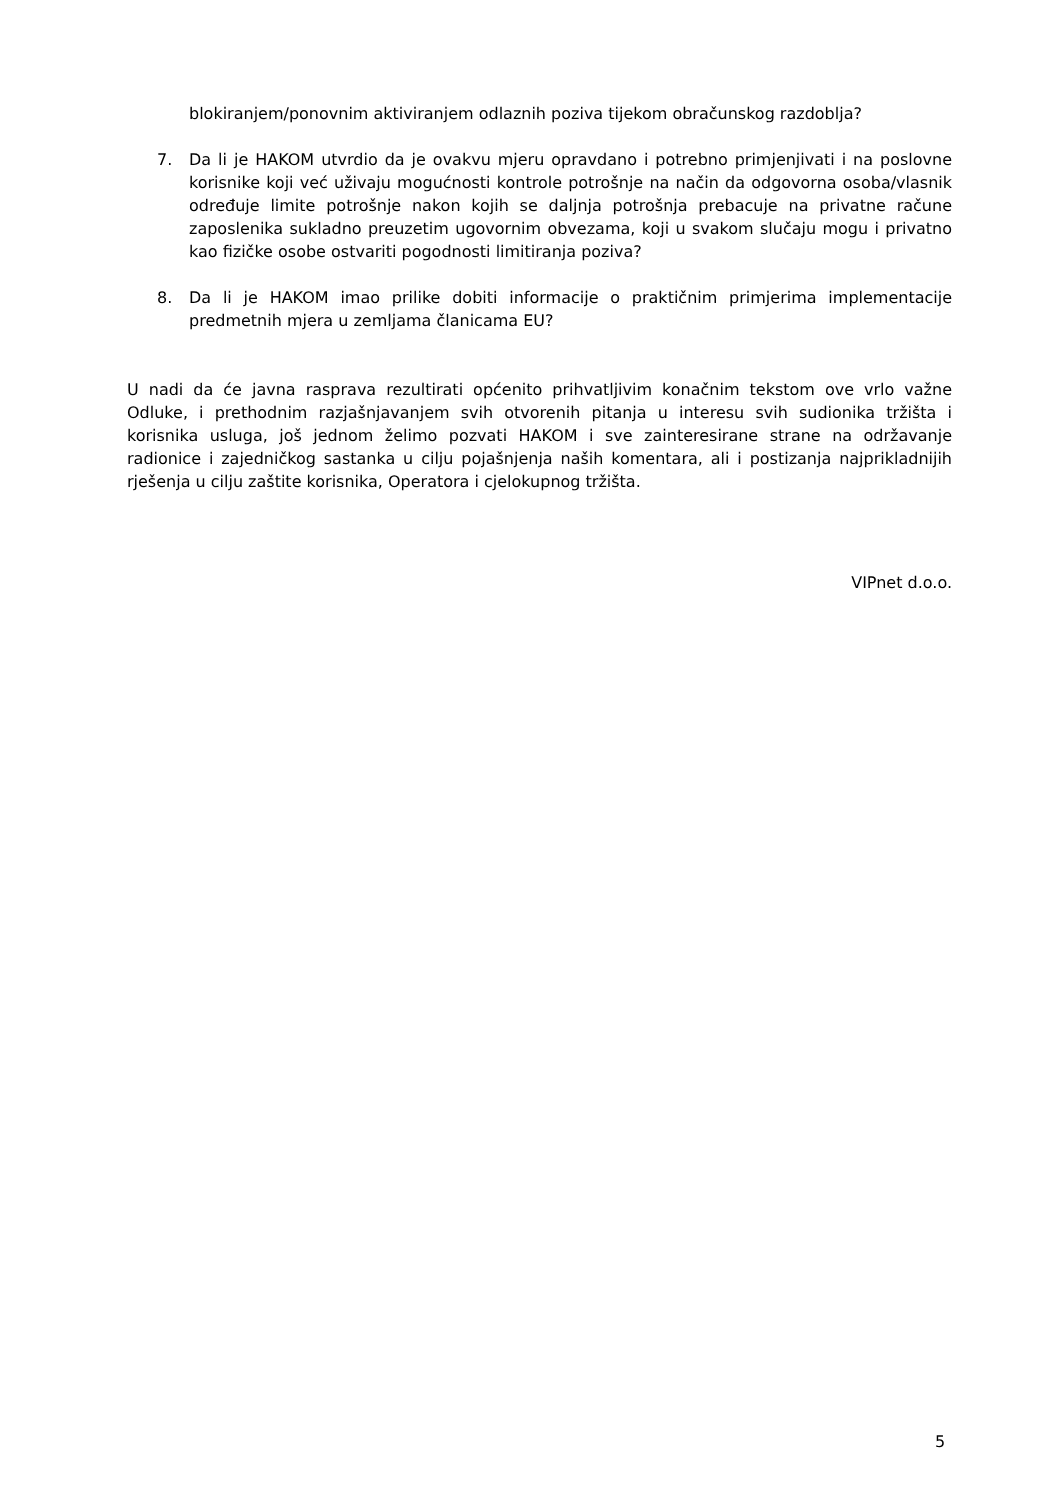blokiranjem/ponovnim aktiviranjem odlaznih poziva tijekom obračunskog razdoblja?
7. Da li je HAKOM utvrdio da je ovakvu mjeru opravdano i potrebno primjenjivati i na poslovne korisnike koji već uživaju mogućnosti kontrole potrošnje na način da odgovorna osoba/vlasnik određuje limite potrošnje nakon kojih se daljnja potrošnja prebacuje na privatne račune zaposlenika sukladno preuzetim ugovornim obvezama, koji u svakom slučaju mogu i privatno kao fizičke osobe ostvariti pogodnosti limitiranja poziva?
8. Da li je HAKOM imao prilike dobiti informacije o praktičnim primjerima implementacije predmetnih mjera u zemljama članicama EU?
U nadi da će javna rasprava rezultirati općenito prihvatljivim konačnim tekstom ove vrlo važne Odluke, i prethodnim razjašnjavanjem svih otvorenih pitanja u interesu svih sudionika tržišta i korisnika usluga, još jednom želimo pozvati HAKOM i sve zainteresirane strane na održavanje radionice i zajedničkog sastanka u cilju pojašnjenja naših komentara, ali i postizanja najprikladnijih rješenja u cilju zaštite korisnika, Operatora i cjelokupnog tržišta.
VIPnet d.o.o.
5